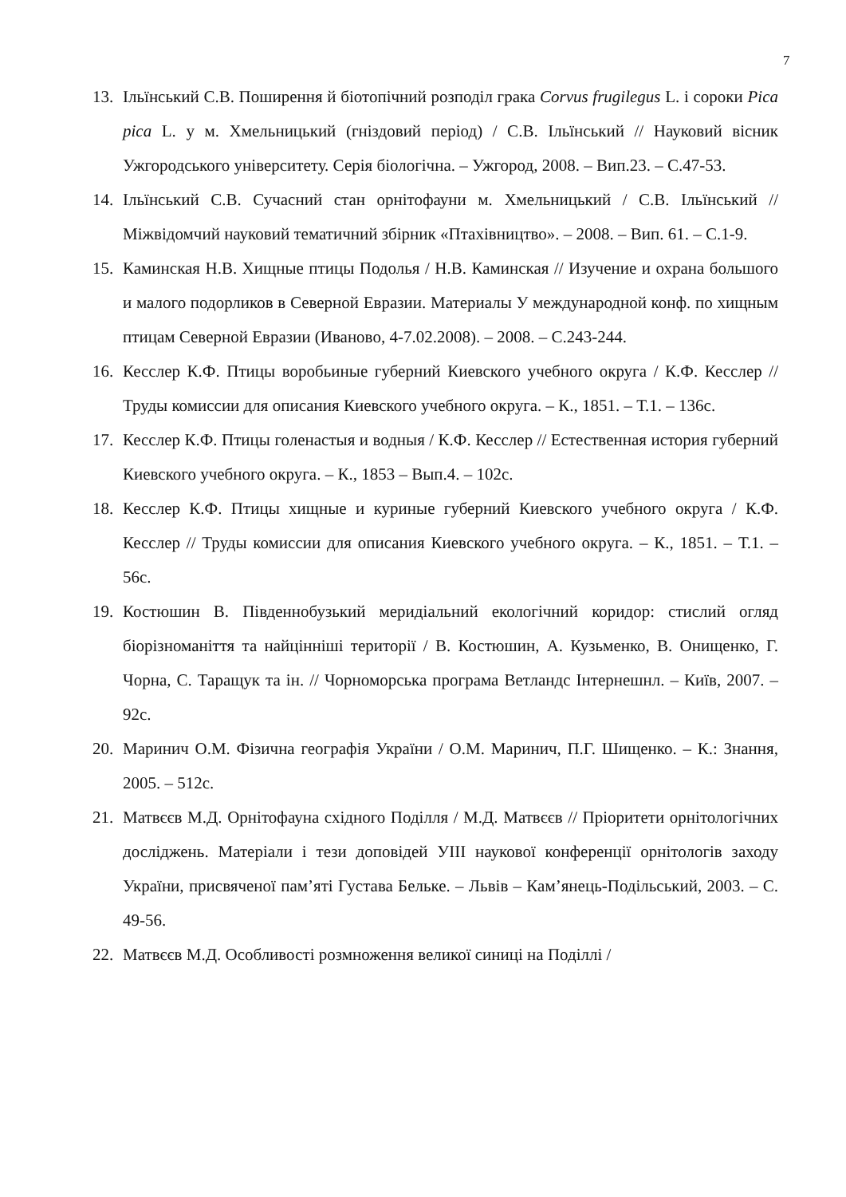7
13. Ільїнський С.В. Поширення й біотопічний розподіл грака Corvus frugilegus L. і сороки Pica pica L. у м. Хмельницький (гніздовий період) / С.В. Ільїнський // Науковий вісник Ужгородського університету. Серія біологічна. – Ужгород, 2008. – Вип.23. – С.47-53.
14. Ільїнський С.В. Сучасний стан орнітофауни м. Хмельницький / С.В. Ільїнський // Міжвідомчий науковий тематичний збірник «Птахівництво». – 2008. – Вип. 61. – С.1-9.
15. Каминская Н.В. Хищные птицы Подолья / Н.В. Каминская // Изучение и охрана большого и малого подорликов в Северной Евразии. Материалы У международной конф. по хищным птицам Северной Евразии (Иваново, 4-7.02.2008). – 2008. – С.243-244.
16. Кесслер К.Ф. Птицы воробьиные губерний Киевского учебного округа / К.Ф. Кесслер // Труды комиссии для описания Киевского учебного округа. – К., 1851. – Т.1. – 136с.
17. Кесслер К.Ф. Птицы голенастыя и водныя / К.Ф. Кесслер // Естественная история губерний Киевского учебного округа. – К., 1853 – Вып.4. – 102с.
18. Кесслер К.Ф. Птицы хищные и куриные губерний Киевского учебного округа / К.Ф. Кесслер // Труды комиссии для описания Киевского учебного округа. – К., 1851. – Т.1. – 56с.
19. Костюшин В. Південнобузький меридіальний екологічний коридор: стислий огляд біорізноманіття та найцінніші території / В. Костюшин, А. Кузьменко, В. Онищенко, Г. Чорна, С. Таращук та ін. // Чорноморська програма Ветландс Інтернешнл. – Київ, 2007. – 92с.
20. Маринич О.М. Фізична географія України / О.М. Маринич, П.Г. Шищенко. – К.: Знання, 2005. – 512с.
21. Матвєєв М.Д. Орнітофауна східного Поділля / М.Д. Матвєєв // Пріоритети орнітологічних досліджень. Матеріали і тези доповідей УІІІ наукової конференції орнітологів заходу України, присвяченої пам’яті Густава Бельке. – Львів – Кам’янець-Подільський, 2003. – С. 49-56.
22. Матвєєв М.Д. Особливості розмноження великої синиці на Поділлі /